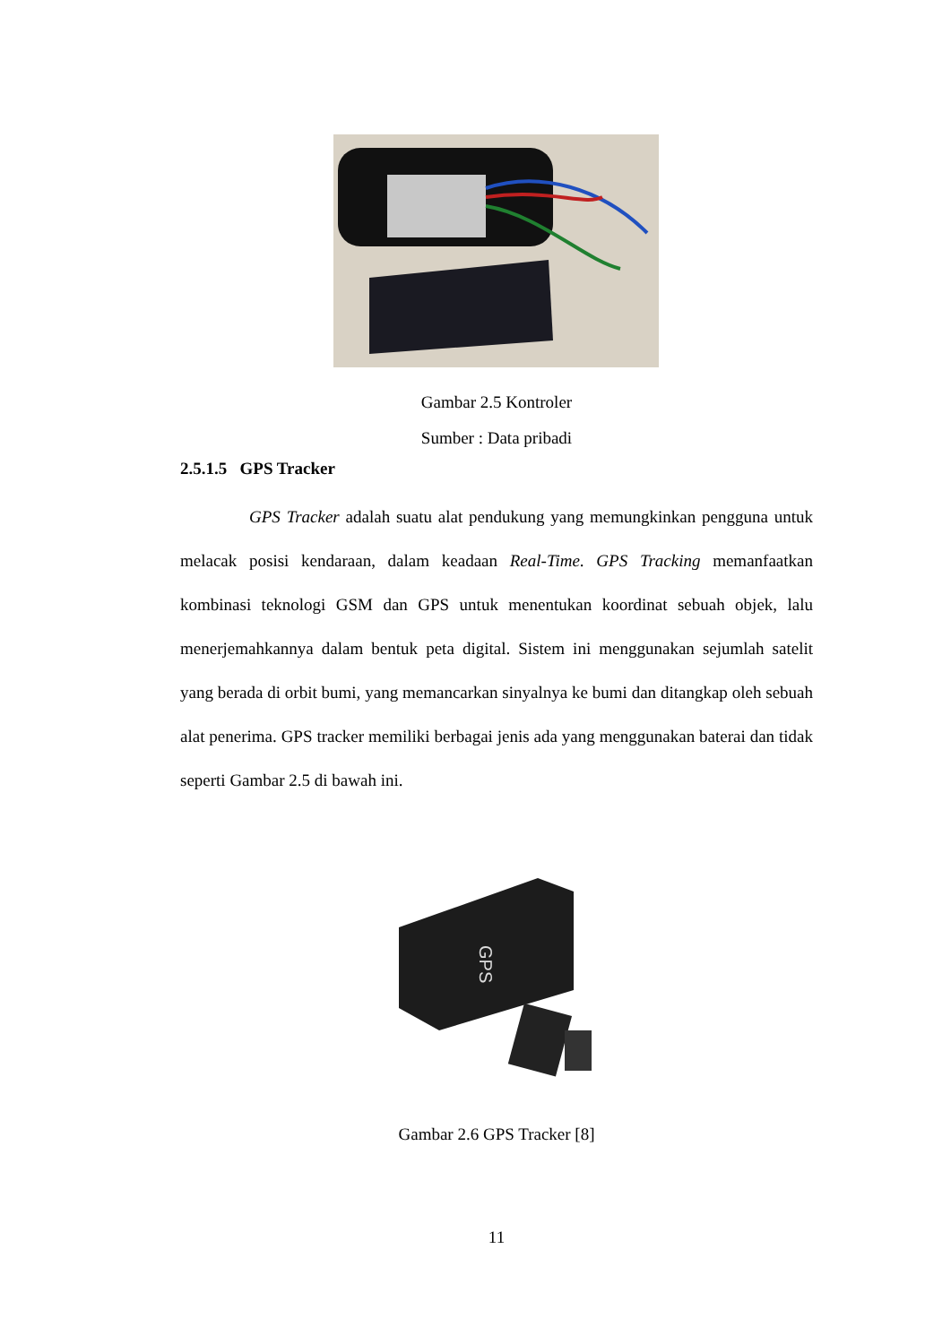Gambar 2.5 Kontroler
Sumber : Data pribadi
2.5.1.5 GPS Tracker
GPS Tracker adalah suatu alat pendukung yang memungkinkan pengguna untuk melacak posisi kendaraan, dalam keadaan Real-Time. GPS Tracking memanfaatkan kombinasi teknologi GSM dan GPS untuk menentukan koordinat sebuah objek, lalu menerjemahkannya dalam bentuk peta digital. Sistem ini menggunakan sejumlah satelit yang berada di orbit bumi, yang memancarkan sinyalnya ke bumi dan ditangkap oleh sebuah alat penerima. GPS tracker memiliki berbagai jenis ada yang menggunakan baterai dan tidak seperti Gambar 2.5 di bawah ini.
GPS
Gambar 2.6 GPS Tracker [8]
11